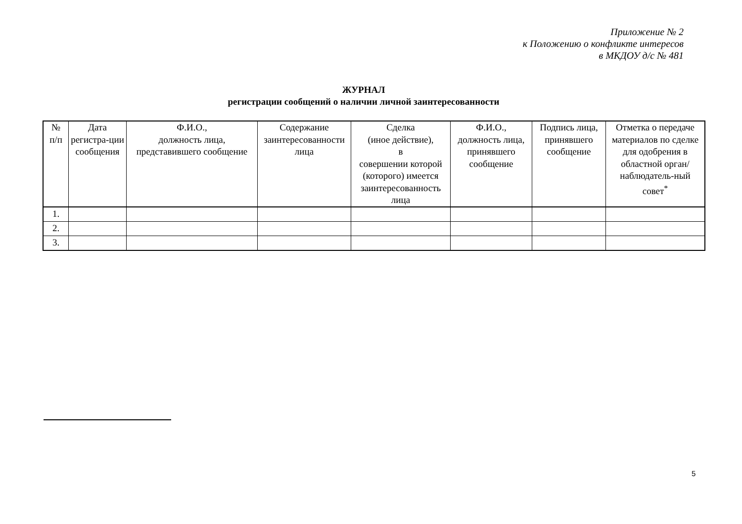Приложение № 2
к Положению о конфликте интересов
в МКДОУ д/с № 481
ЖУРНАЛ
регистрации сообщений о наличии личной заинтересованности
| № п/п | Дата регистра-ции сообщения | Ф.И.О., должность лица, представившего сообщение | Содержание заинтересованности лица | Сделка (иное действие), в совершении которой (которого) имеется заинтересованность лица | Ф.И.О., должность лица, принявшего сообщение | Подпись лица, принявшего сообщение | Отметка о передаче материалов по сделке для одобрения в областной орган/ наблюдатель-ный совет<sup>*</sup> |
| --- | --- | --- | --- | --- | --- | --- | --- |
| 1. | | | | | | | |
| 2. | | | | | | | |
| 3. | | | | | | | |
5